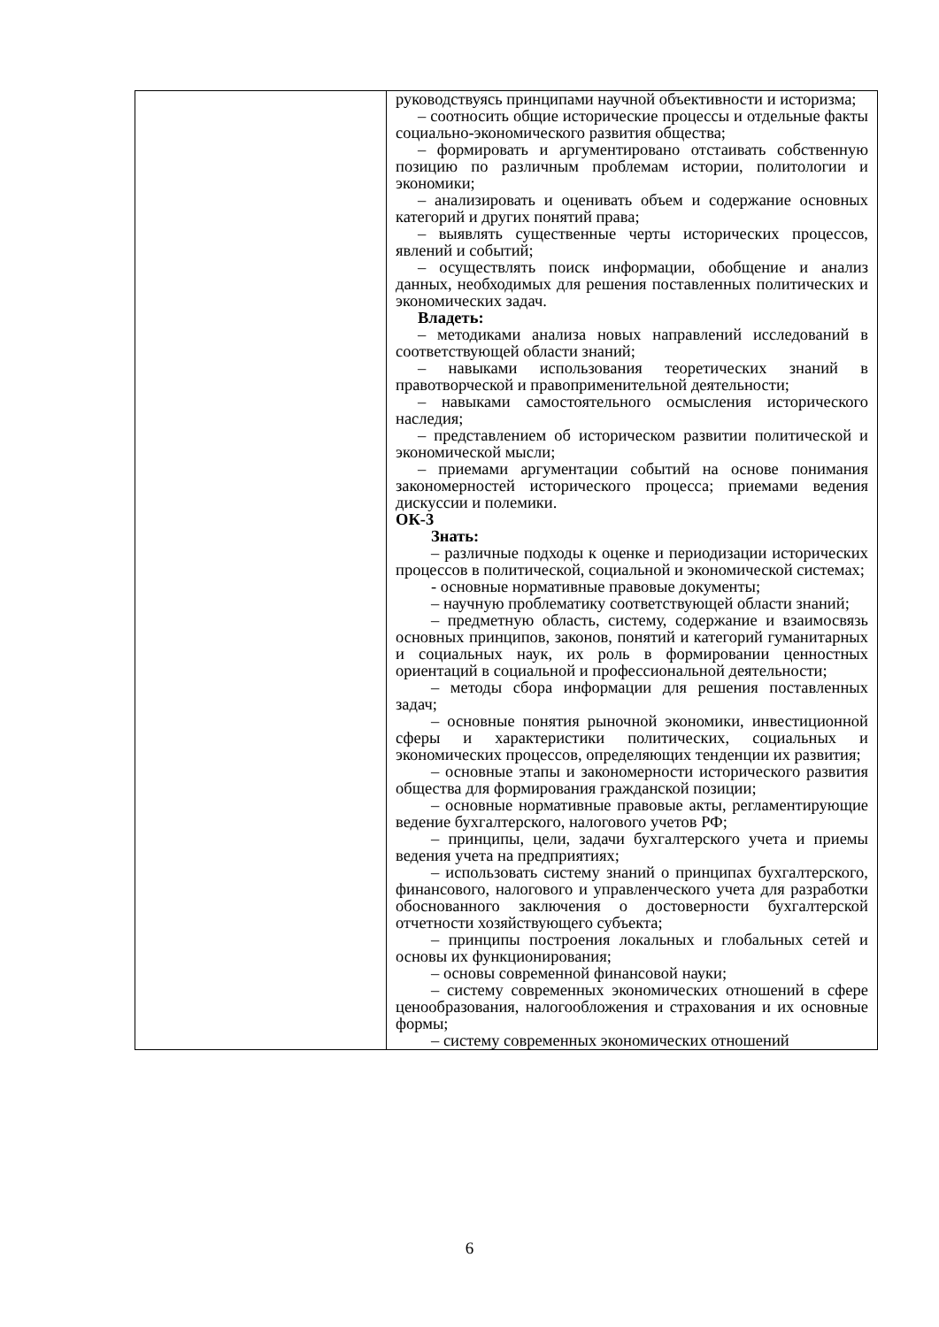| | руководствуясь принципами научной объективности и историзма; – соотносить общие исторические процессы и отдельные факты социально-экономического развития общества; – формировать и аргументировано отстаивать собственную позицию по различным проблемам истории, политологии и экономики; – анализировать и оценивать объем и содержание основных категорий и других понятий права; – выявлять существенные черты исторических процессов, явлений и событий; – осуществлять поиск информации, обобщение и анализ данных, необходимых для решения поставленных политических и экономических задач. Владеть: – методиками анализа новых направлений исследований в соответствующей области знаний; – навыками использования теоретических знаний в правотворческой и правоприменительной деятельности; – навыками самостоятельного осмысления исторического наследия; – представлением об историческом развитии политической и экономической мысли; – приемами аргументации событий на основе понимания закономерностей исторического процесса; приемами ведения дискуссии и полемики. ОК-3 Знать: – различные подходы к оценке и периодизации исторических процессов в политической, социальной и экономической системах; - основные нормативные правовые документы; – научную проблематику соответствующей области знаний; – предметную область, систему, содержание и взаимосвязь основных принципов, законов, понятий и категорий гуманитарных и социальных наук, их роль в формировании ценностных ориентаций в социальной и профессиональной деятельности; – методы сбора информации для решения поставленных задач; – основные понятия рыночной экономики, инвестиционной сферы и характеристики политических, социальных и экономических процессов, определяющих тенденции их развития; – основные этапы и закономерности исторического развития общества для формирования гражданской позиции; – основные нормативные правовые акты, регламентирующие ведение бухгалтерского, налогового учетов РФ; – принципы, цели, задачи бухгалтерского учета и приемы ведения учета на предприятиях; – использовать систему знаний о принципах бухгалтерского, финансового, налогового и управленческого учета для разработки обоснованного заключения о достоверности бухгалтерской отчетности хозяйствующего субъекта; – принципы построения локальных и глобальных сетей и основы их функционирования; – основы современной финансовой науки; – систему современных экономических отношений в сфере ценообразования, налогообложения и страхования и их основные формы; – систему современных экономических отношений |
6